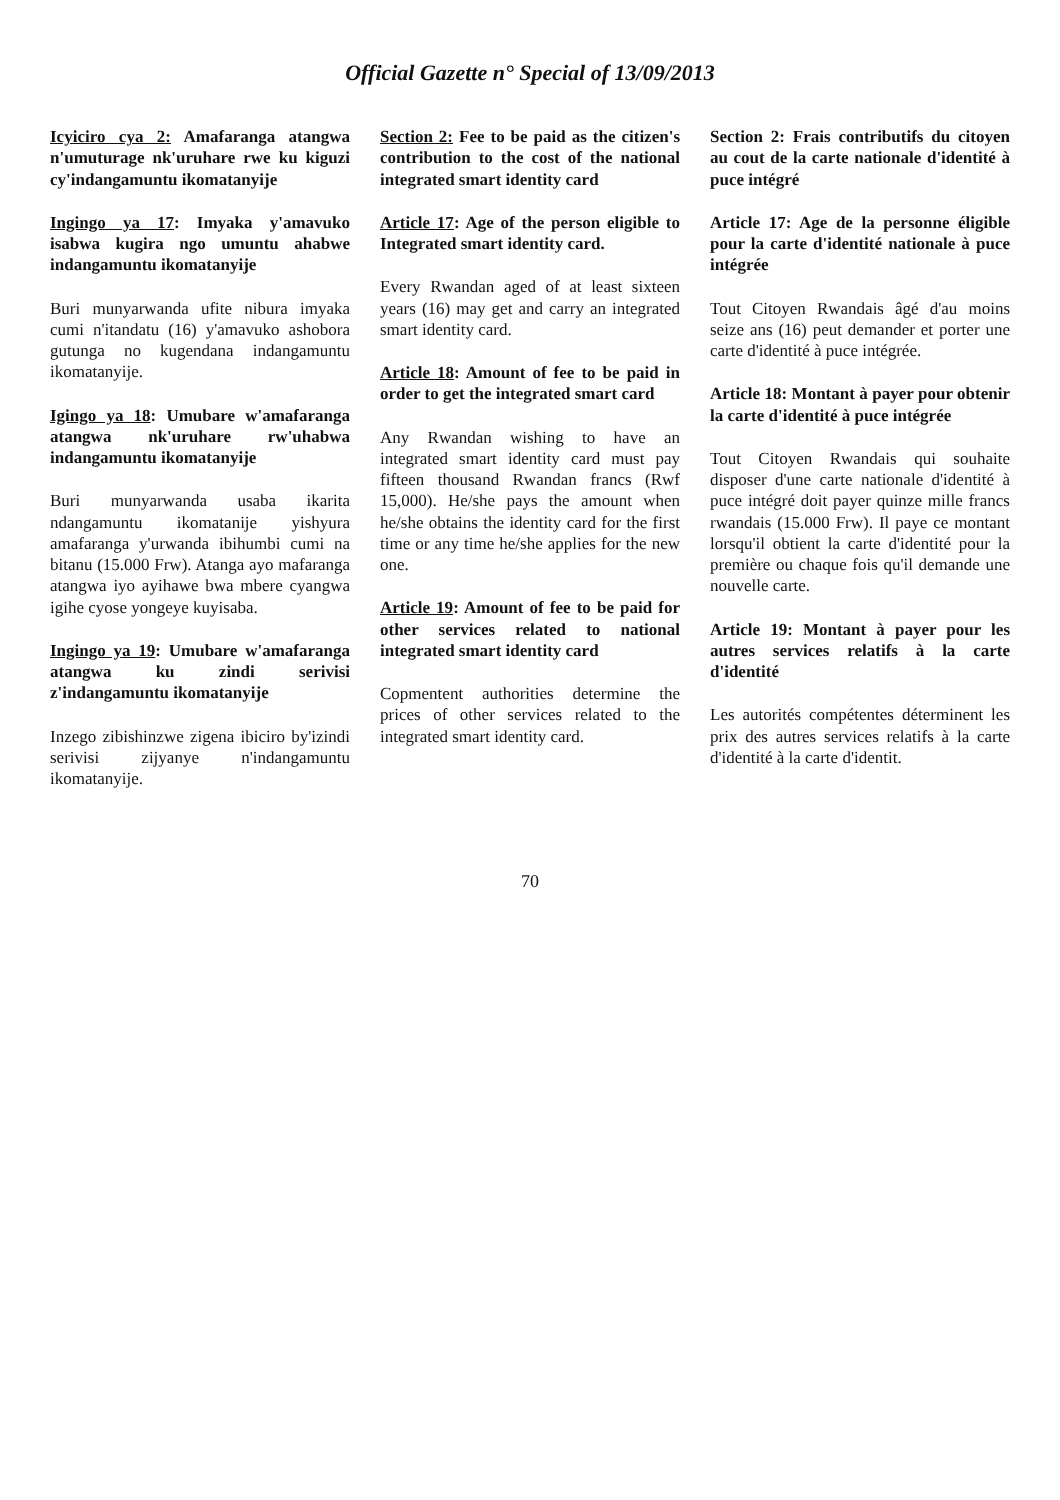Official Gazette n° Special of 13/09/2013
Icyiciro cya 2: Amafaranga atangwa n'umuturage nk'uruhare rwe ku kiguzi cy'indangamuntu ikomatanyije
Ingingo ya 17: Imyaka y'amavuko isabwa kugira ngo umuntu ahabwe indangamuntu ikomatanyije
Buri munyarwanda ufite nibura imyaka cumi n'itandatu (16) y'amavuko ashobora gutunga no kugendana indangamuntu ikomatanyije.
Igingo ya 18: Umubare w'amafaranga atangwa nk'uruhare rw'uhabwa indangamuntu ikomatanyije
Buri munyarwanda usaba ikarita ndangamuntu ikomatanije yishyura amafaranga y'urwanda ibihumbi cumi na bitanu (15.000 Frw). Atanga ayo mafaranga atangwa iyo ayihawe bwa mbere cyangwa igihe cyose yongeye kuyisaba.
Ingingo ya 19: Umubare w'amafaranga atangwa ku zindi serivisi z'indangamuntu ikomatanyije
Inzego zibishinzwe zigena ibiciro by'izindi serivisi zijyanye n'indangamuntu ikomatanyije.
Section 2: Fee to be paid as the citizen's contribution to the cost of the national integrated smart identity card
Article 17: Age of the person eligible to Integrated smart identity card.
Every Rwandan aged of at least sixteen years (16) may get and carry an integrated smart identity card.
Article 18: Amount of fee to be paid in order to get the integrated smart card
Any Rwandan wishing to have an integrated smart identity card must pay fifteen thousand Rwandan francs (Rwf 15,000). He/she pays the amount when he/she obtains the identity card for the first time or any time he/she applies for the new one.
Article 19: Amount of fee to be paid for other services related to national integrated smart identity card
Copmentent authorities determine the prices of other services related to the integrated smart identity card.
Section 2: Frais contributifs du citoyen au cout de la carte nationale d'identité à puce intégré
Article 17: Age de la personne éligible pour la carte d'identité nationale à puce intégrée
Tout Citoyen Rwandais âgé d'au moins seize ans (16) peut demander et porter une carte d'identité à puce intégrée.
Article 18: Montant à payer pour obtenir la carte d'identité à puce intégrée
Tout Citoyen Rwandais qui souhaite disposer d'une carte nationale d'identité à puce intégré doit payer quinze mille francs rwandais (15.000 Frw). Il paye ce montant lorsqu'il obtient la carte d'identité pour la première ou chaque fois qu'il demande une nouvelle carte.
Article 19: Montant à payer pour les autres services relatifs à la carte d'identité
Les autorités compétentes déterminent les prix des autres services relatifs à la carte d'identité à la carte d'identit.
70